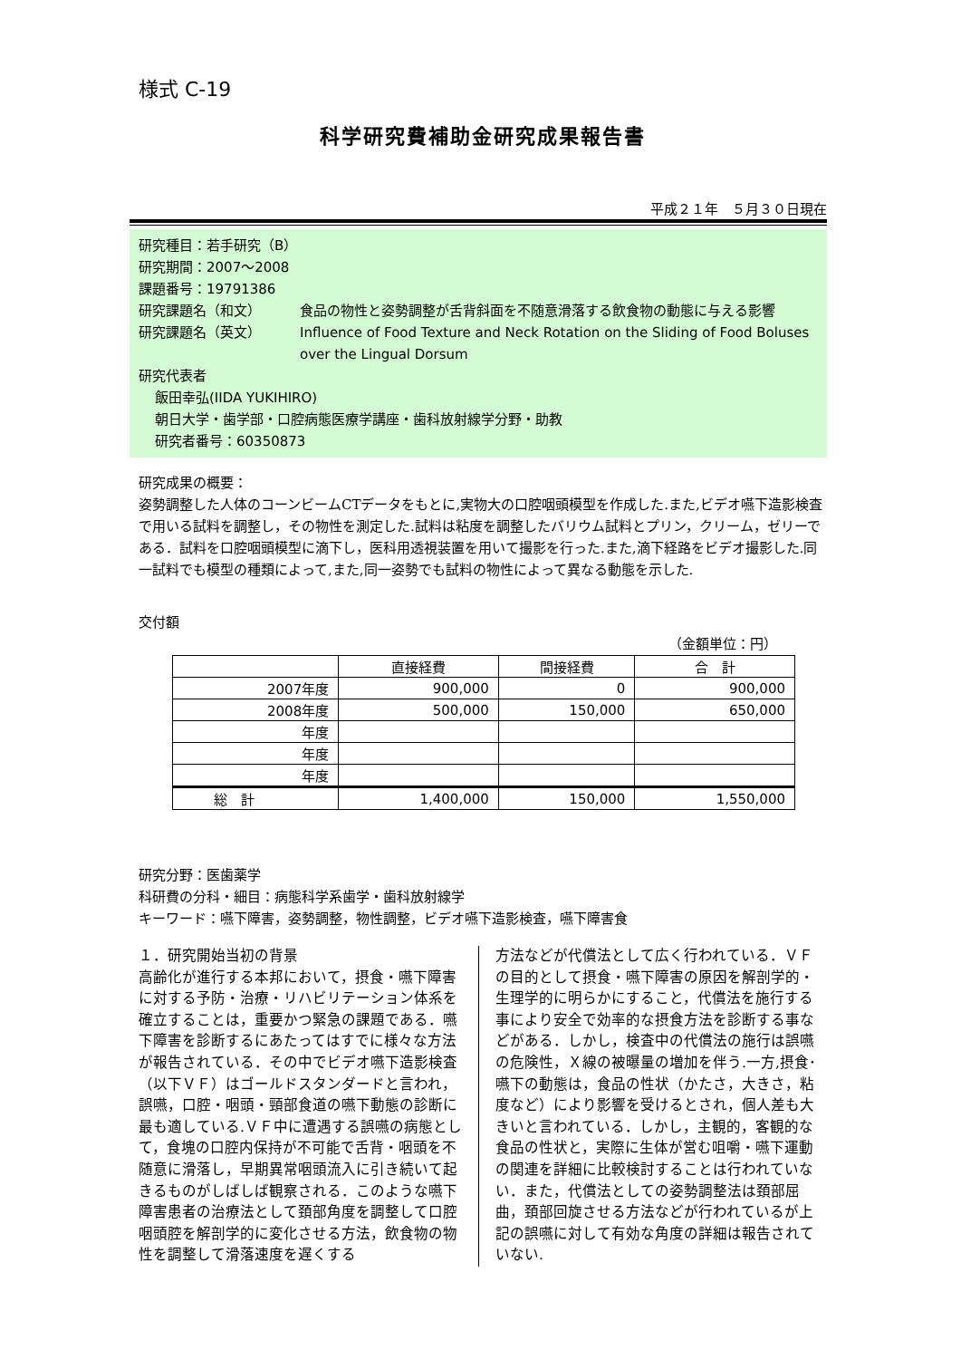様式 C-19
科学研究費補助金研究成果報告書
平成２１年　５月３０日現在
研究種目：若手研究（B）
研究期間：2007～2008
課題番号：19791386
研究課題名（和文） 食品の物性と姿勢調整が舌背斜面を不随意滑落する飲食物の動態に与える影響
研究課題名（英文） Influence of Food Texture and Neck Rotation on the Sliding of Food Boluses over the Lingual Dorsum
研究代表者
飯田幸弘(IIDA YUKIHIRO)
朝日大学・歯学部・口腔病態医療学講座・歯科放射線学分野・助教
研究者番号：60350873
研究成果の概要：
姿勢調整した人体のコーンビームCTデータをもとに,実物大の口腔咽頭模型を作成した.また,ビデオ嚥下造影検査で用いる試料を調整し，その物性を測定した.試料は粘度を調整したバリウム試料とプリン，クリーム，ゼリーである．試料を口腔咽頭模型に滴下し，医科用透視装置を用いて撮影を行った.また,滴下経路をビデオ撮影した.同一試料でも模型の種類によって,また,同一姿勢でも試料の物性によって異なる動態を示した.
交付額
（金額単位：円）
| | 直接経費 | 間接経費 | 合 計 |
| --- | --- | --- | --- |
| 2007年度 | 900,000 | 0 | 900,000 |
| 2008年度 | 500,000 | 150,000 | 650,000 |
| 年度 | | | |
| 年度 | | | |
| 年度 | | | |
| 総 計 | 1,400,000 | 150,000 | 1,550,000 |
研究分野：医歯薬学
科研費の分科・細目：病態科学系歯学・歯科放射線学
キーワード：嚥下障害，姿勢調整，物性調整，ビデオ嚥下造影検査，嚥下障害食
１．研究開始当初の背景
高齢化が進行する本邦において，摂食・嚥下障害に対する予防・治療・リハビリテーション体系を確立することは，重要かつ緊急の課題である．嚥下障害を診断するにあたってはすでに様々な方法が報告されている．その中でビデオ嚥下造影検査（以下ＶＦ）はゴールドスタンダードと言われ，誤嚥，口腔・咽頭・頸部食道の嚥下動態の診断に最も適している.ＶＦ中に遭遇する誤嚥の病態として，食塊の口腔内保持が不可能で舌背・咽頭を不随意に滑落し，早期異常咽頭流入に引き続いて起きるものがしばしば観察される．このような嚥下障害患者の治療法として頚部角度を調整して口腔咽頭腔を解剖学的に変化させる方法，飲食物の物性を調整して滑落速度を遅くする
方法などが代償法として広く行われている．ＶＦの目的として摂食・嚥下障害の原因を解剖学的・生理学的に明らかにすること，代償法を施行する事により安全で効率的な摂食方法を診断する事などがある．しかし，検査中の代償法の施行は誤嚥の危険性，Ｘ線の被曝量の増加を伴う.一方,摂食･嚥下の動態は，食品の性状（かたさ，大きさ，粘度など）により影響を受けるとされ，個人差も大きいと言われている．しかし，主観的，客観的な食品の性状と，実際に生体が営む咀嚼・嚥下運動の関連を詳細に比較検討することは行われていない．また，代償法としての姿勢調整法は頚部屈曲，頚部回旋させる方法などが行われているが上記の誤嚥に対して有効な角度の詳細は報告されていない.